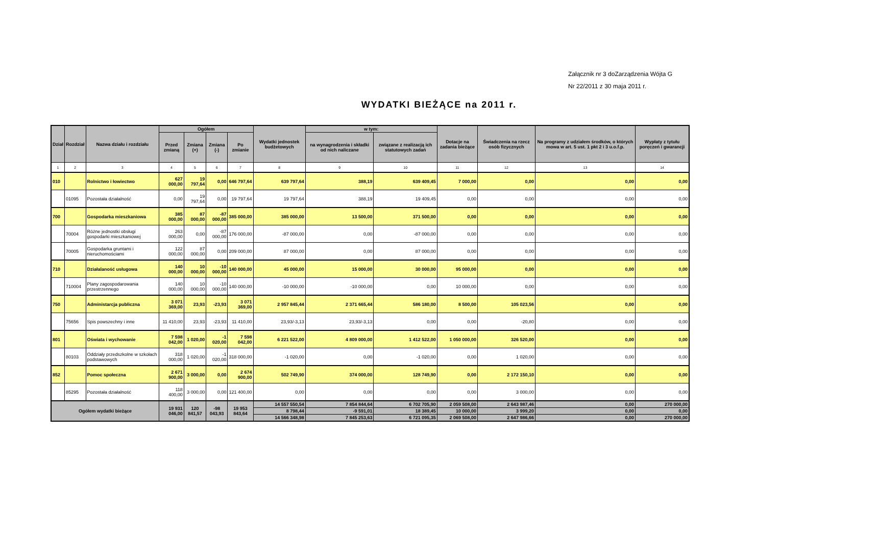Załącznik nr 3 doZarządzenia Wójta G
Nr 22/2011 z 30 maja 2011 r.
WYDATKI BIEŻĄCE na 2011 r.
| Dział | Rozdział | Nazwa działu i rozdziału | Ogółem | | | | Wydatki jednostek budżetowych | w tym: | | Dotacje na zadania bieżące | Świadczenia na rzecz osób fizycznych | Na programy z udziałem środków, o których mowa w art. 5 ust. 1 pkt 2 i 3 u.o.f.p. | Wypłaty z tytułu poręczeń i gwarancji |
| --- | --- | --- | --- | --- | --- | --- | --- | --- | --- | --- | --- | --- | --- |
| | | | Przed zmianą | Zmiana (+) | Zmiana (-) | Po zmianie | | na wynagrodzenia i składki od nich naliczane | związane z realizacją ich statutowych zadań | | | | |
| 1 | 2 | 3 | 4 | 5 | 6 | 7 | 8 | 9 | 10 | 11 | 12 | 13 | 14 |
| 010 | | Rolnictwo i łowiectwo | 627 000,00 | 19 797,64 | 0,00 | 646 797,64 | 639 797,64 | 388,19 | 639 409,45 | 7 000,00 | 0,00 | 0,00 | 0,00 |
| | 01095 | Pozostała działalność | 0,00 | 19 797,64 | 0,00 | 19 797,64 | 19 797,64 | 388,19 | 19 409,45 | 0,00 | 0,00 | 0,00 | 0,00 |
| 700 | | Gospodarka mieszkaniowa | 385 000,00 | 87 000,00 | -87 000,00 | 385 000,00 | 385 000,00 | 13 500,00 | 371 500,00 | 0,00 | 0,00 | 0,00 | 0,00 |
| | 70004 | Różne jednostki obsługi gospodarki mieszkaniowej | 263 000,00 | 0,00 | -87 000,00 | 176 000,00 | -87 000,00 | 0,00 | -87 000,00 | 0,00 | 0,00 | 0,00 | 0,00 |
| | 70005 | Gospodarka gruntami i nieruchomościami | 122 000,00 | 87 000,00 | 0,00 | 209 000,00 | 87 000,00 | 0,00 | 87 000,00 | 0,00 | 0,00 | 0,00 | 0,00 |
| 710 | | Działalaność usługowa | 140 000,00 | 10 000,00 | -10 000,00 | 140 000,00 | 45 000,00 | 15 000,00 | 30 000,00 | 95 000,00 | 0,00 | 0,00 | 0,00 |
| | 710004 | Plany zagospodarowania przestrzennego | 140 000,00 | 10 000,00 | -10 000,00 | 140 000,00 | -10 000,00 | -10 000,00 | 0,00 | 10 000,00 | 0,00 | 0,00 | 0,00 |
| 750 | | Administarcja publiczna | 3 071 369,00 | 23,93 | -23,93 | 3 071 369,00 | 2 957 845,44 | 2 371 665,44 | 586 180,00 | 8 500,00 | 105 023,56 | 0,00 | 0,00 |
| | 75656 | Spis powszechny i inne | 11 410,00 | 23,93 | -23,93 | 11 410,00 | 23,93/-3,13 | 23,93/-3,13 | 0,00 | 0,00 | -20,80 | 0,00 | 0,00 |
| 801 | | Oświata i wychowanie | 7 598 042,00 | 1 020,00 | -1 020,00 | 7 598 042,00 | 6 221 522,00 | 4 809 000,00 | 1 412 522,00 | 1 050 000,00 | 326 520,00 | 0,00 | 0,00 |
| | 80103 | Oddziały przedszkolne w szkołach podstawowych | 318 000,00 | 1 020,00 | -1 020,00 | 318 000,00 | -1 020,00 | 0,00 | -1 020,00 | 0,00 | 1 020,00 | 0,00 | 0,00 |
| 852 | | Pomoc społeczna | 2 671 900,00 | 3 000,00 | 0,00 | 2 674 900,00 | 502 749,90 | 374 000,00 | 128 749,90 | 0,00 | 2 172 150,10 | 0,00 | 0,00 |
| | 85295 | Pozostała działalność | 118 400,00 | 3 000,00 | 0,00 | 121 400,00 | 0,00 | 0,00 | 0,00 | 0,00 | 3 000,00 | 0,00 | 0,00 |
| Ogółem wydatki bieżące | | | 19 931 046,00 | 120 841,57 | -98 043,93 | 19 953 843,64 | 14 557 550,54 | 7 854 844,64 | 6 702 705,90 | 2 059 508,00 | 2 643 987,46 | 0,00 | 270 000,00 |
| | | | | | | | 8 798,44 | -9 591,01 | 18 389,45 | 10 000,00 | 3 999,20 | 0,00 | 0,00 |
| | | | | | | | 14 566 348,98 | 7 845 253,63 | 6 721 095,35 | 2 069 508,00 | 2 647 986,66 | 0,00 | 270 000,00 |